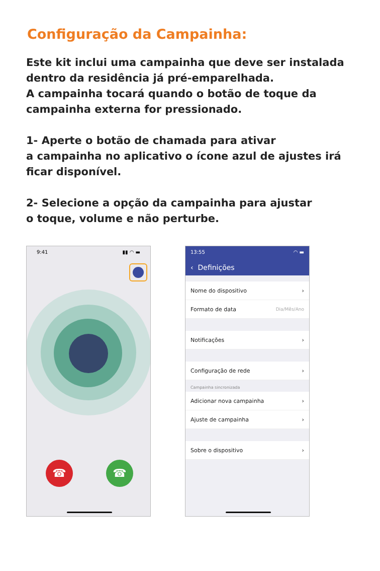Configuração da Campainha:
Este kit inclui uma campainha que deve ser instalada dentro da residência já pré-emparelhada.
A campainha tocará quando o botão de toque da campainha externa for pressionado.
1- Aperte o botão de chamada para ativar
a campainha no aplicativo o ícone azul de ajustes irá ficar disponível.
2- Selecione a opção da campainha para ajustar
o toque, volume e não perturbe.
9:41 ▮▮ ◠ ▬
☎ ☎
13:55 ◠ ▬
‹ Definições
Nome do dispositivo ›
Formato de data Dia/Mês/Ano
Notificações ›
Configuração de rede ›
Campainha sincronizada
Adicionar nova campainha ›
Ajuste de campainha ›
Sobre o dispositivo ›